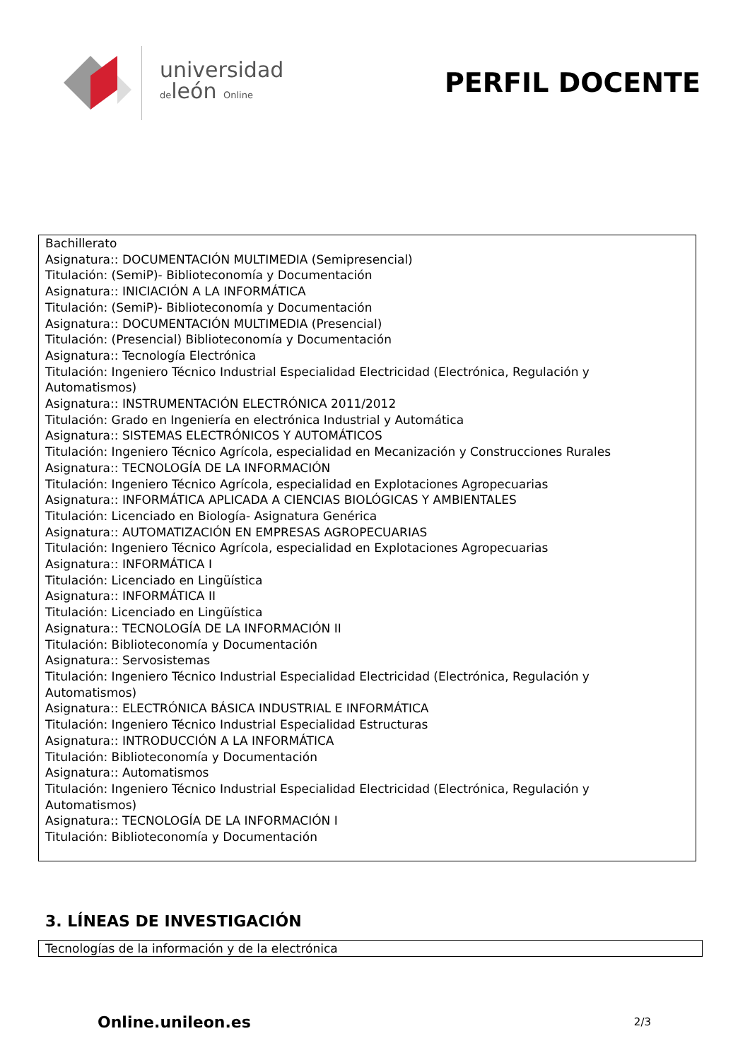universidad
deleón Online
PERFIL DOCENTE
Bachillerato
Asignatura:: DOCUMENTACIÓN MULTIMEDIA (Semipresencial)
Titulación: (SemiP)- Biblioteconomía y Documentación
Asignatura:: INICIACIÓN A LA INFORMÁTICA
Titulación: (SemiP)- Biblioteconomía y Documentación
Asignatura:: DOCUMENTACIÓN MULTIMEDIA (Presencial)
Titulación: (Presencial) Biblioteconomía y Documentación
Asignatura:: Tecnología Electrónica
Titulación: Ingeniero Técnico Industrial Especialidad Electricidad (Electrónica, Regulación y
Automatismos)
Asignatura:: INSTRUMENTACIÓN ELECTRÓNICA 2011/2012
Titulación: Grado en Ingeniería en electrónica Industrial y Automática
Asignatura:: SISTEMAS ELECTRÓNICOS Y AUTOMÁTICOS
Titulación: Ingeniero Técnico Agrícola, especialidad en Mecanización y Construcciones Rurales
Asignatura:: TECNOLOGÍA DE LA INFORMACIÓN
Titulación: Ingeniero Técnico Agrícola, especialidad en Explotaciones Agropecuarias
Asignatura:: INFORMÁTICA APLICADA A CIENCIAS BIOLÓGICAS Y AMBIENTALES
Titulación: Licenciado en Biología- Asignatura Genérica
Asignatura:: AUTOMATIZACIÓN EN EMPRESAS AGROPECUARIAS
Titulación: Ingeniero Técnico Agrícola, especialidad en Explotaciones Agropecuarias
Asignatura:: INFORMÁTICA I
Titulación: Licenciado en Lingüística
Asignatura:: INFORMÁTICA II
Titulación: Licenciado en Lingüística
Asignatura:: TECNOLOGÍA DE LA INFORMACIÓN II
Titulación: Biblioteconomía y Documentación
Asignatura:: Servosistemas
Titulación: Ingeniero Técnico Industrial Especialidad Electricidad (Electrónica, Regulación y
Automatismos)
Asignatura:: ELECTRÓNICA BÁSICA INDUSTRIAL E INFORMÁTICA
Titulación: Ingeniero Técnico Industrial Especialidad Estructuras
Asignatura:: INTRODUCCIÓN A LA INFORMÁTICA
Titulación: Biblioteconomía y Documentación
Asignatura:: Automatismos
Titulación: Ingeniero Técnico Industrial Especialidad Electricidad (Electrónica, Regulación y
Automatismos)
Asignatura:: TECNOLOGÍA DE LA INFORMACIÓN I
Titulación: Biblioteconomía y Documentación
3. LÍNEAS DE INVESTIGACIÓN
Tecnologías de la información y de la electrónica
Online.unileon.es 2/3